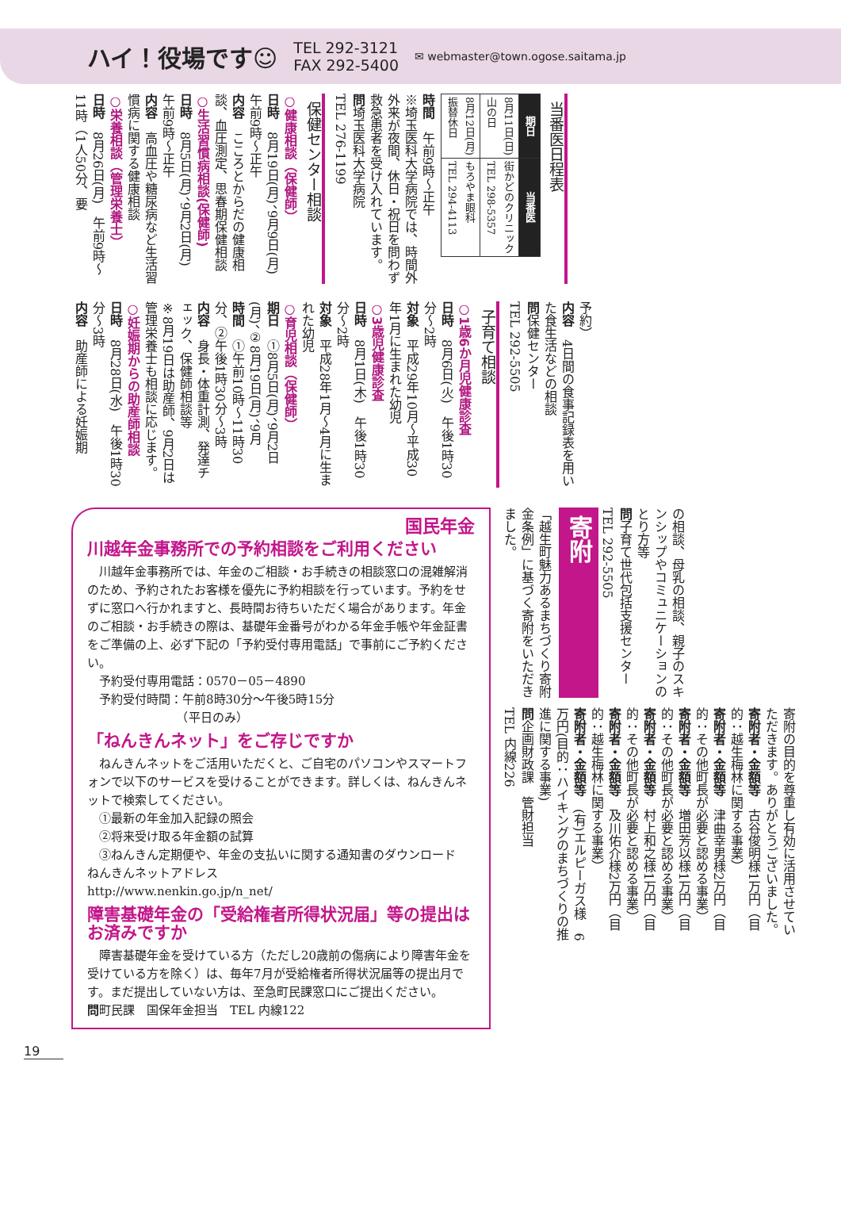ハイ！役場です☺ TEL 292-3121
FAX 292-5400 ✉ webmaster@town.ogose.saitama.jp
当番医日程表
| 期日 | 当番医 |
| --- | --- |
| 8月11日(日) 山の日 | 街かどのクリニック TEL 298-5357 |
| 8月12日(月) 振替休日 | もろやま眼科 TEL 294-4113 |
時間　午前9時～正午
※埼玉医科大学病院では、時間外外来が夜間、休日・祝日を問わず救急患者を受け入れています。
問埼玉医科大学病院
TEL 276-1199
保健センター相談
○健康相談（保健師）
日時　8月19日(月)、9月9日(月)　午前9時～正午
内容　こころとからだの健康相談、血圧測定、思春期保健相談
○生活習慣病相談(保健師)
日時　8月5日(月)、9月2日(月)　午前9時～正午
内容　高血圧や糖尿病など生活習慣病に関する健康相談
○栄養相談（管理栄養士）
日時　8月26日(月)　午前9時～11時（1人50分、要
予約）
内容　4日間の食事記録表を用いた食生活などの相談
問保健センター
TEL 292-5505
子育て相談
○1歳6か月児健康診査
日時　8月6日(火)　午後1時30分～2時
対象　平成29年10月～平成30年1月に生まれた幼児
○3歳児健康診査
日時　8月1日(木)　午後1時30分～2時
対象　平成28年1月～4月に生まれた幼児
○育児相談（保健師）
期日　①8月5日(月)、9月2日(月)、②8月19日(月)、9月
時間　①午前10時～11時30分、②午後1時30分～3時
内容　身長・体重計測、発達チェック、保健師相談等
※8月19日は助産師、9月2日は管理栄養士も相談に応じます。
○妊娠期からの助産師相談
日時　8月28日(水)　午後1時30分～3時
内容　助産師による妊娠期
の相談、母乳の相談、親子のスキンシップやコミュニケーションのとり方等
問子育て世代包括支援センター　TEL 292-5505
寄附
「越生町魅力あるまちづくり寄附金条例」に基づく寄附をいただきました。
寄附の目的を尊重し有効に活用させていただきます。ありがとうございました。
寄附者・金額等　古谷俊明様1万円（目的：越生梅林に関する事業）
寄附者・金額等　津曲幸男様2万円（目的：その他町長が必要と認める事業）
寄附者・金額等　増田芳以様1万円（目的：その他町長が必要と認める事業）
寄附者・金額等　村上和之様1万円（目的：その他町長が必要と認める事業）
寄附者・金額等　及川佑介様2万円（目的：越生梅林に関する事業）
寄附者・金額等　(有)エルピーガス様　6万円(目的：ハイキングのまちづくりの推進に関する事業)
問企画財政課　管財担当
TEL 内線226
国民年金
川越年金事務所での予約相談をご利用ください
　川越年金事務所では、年金のご相談・お手続きの相談窓口の混雑解消のため、予約されたお客様を優先に予約相談を行っています。予約をせずに窓口へ行かれますと、長時間お待ちいただく場合があります。年金のご相談・お手続きの際は、基礎年金番号がわかる年金手帳や年金証書をご準備の上、必ず下記の「予約受付専用電話」で事前にご予約ください。
　予約受付専用電話：0570－05－4890
　予約受付時間：午前8時30分～午後5時15分
　　　　　　　　（平日のみ）
「ねんきんネット」をご存じですか
　ねんきんネットをご活用いただくと、ご自宅のパソコンやスマートフォンで以下のサービスを受けることができます。詳しくは、ねんきんネットで検索してください。
　①最新の年金加入記録の照会
　②将来受け取る年金額の試算
　③ねんきん定期便や、年金の支払いに関する通知書のダウンロード
ねんきんネットアドレス
http://www.nenkin.go.jp/n_net/
障害基礎年金の「受給権者所得状況届」等の提出はお済みですか
　障害基礎年金を受けている方（ただし20歳前の傷病により障害年金を受けている方を除く）は、毎年7月が受給権者所得状況届等の提出月です。まだ提出していない方は、至急町民課窓口にご提出ください。
問町民課　国保年金担当　TEL 内線122
19